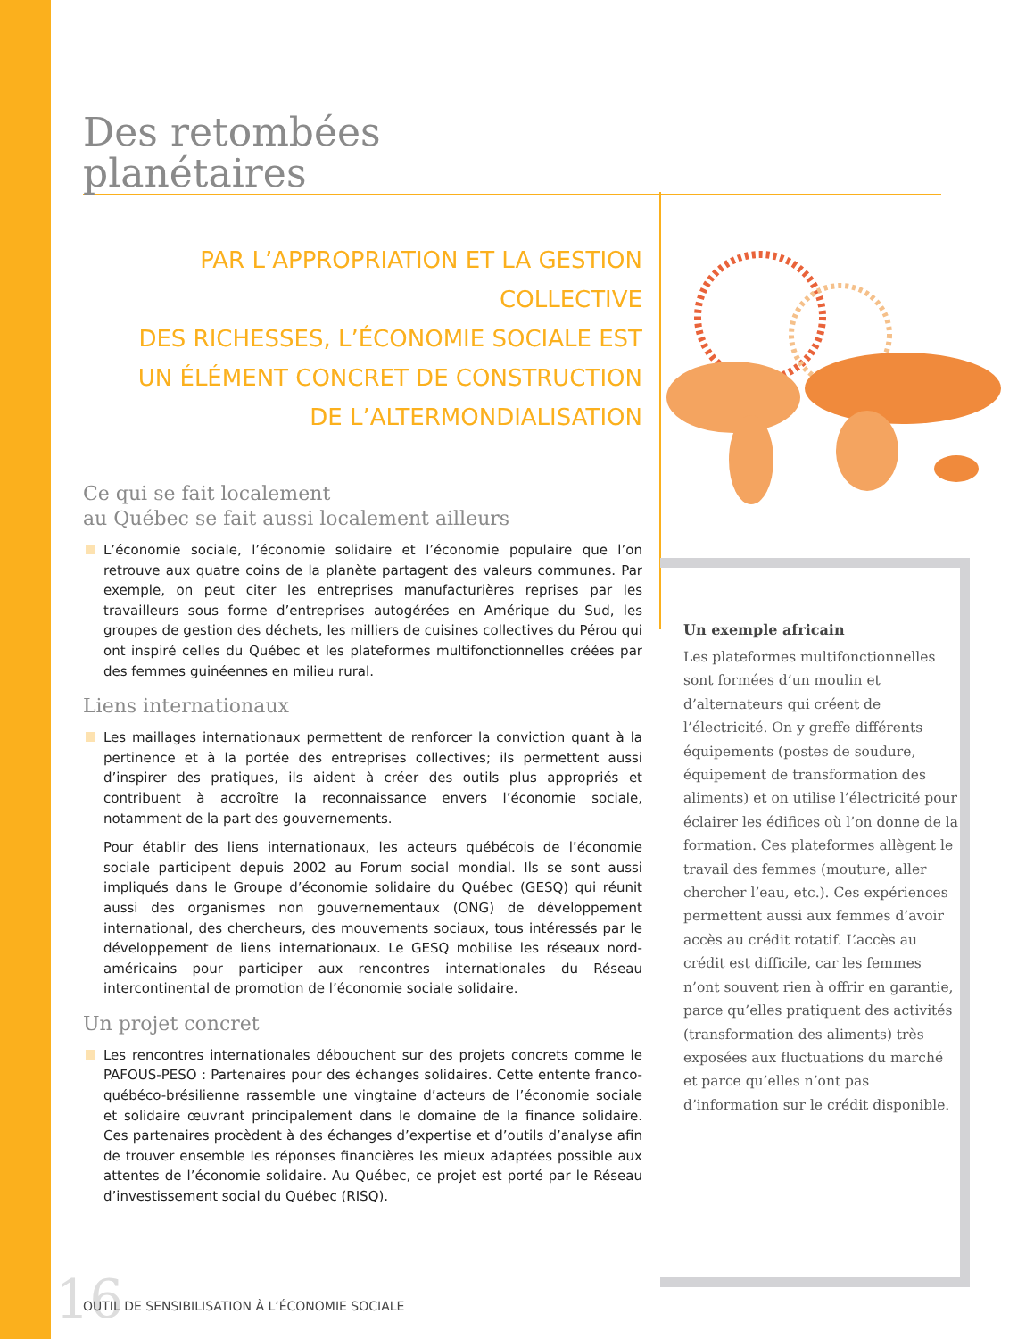Des retombées
planétaires
PAR L’APPROPRIATION ET LA GESTION COLLECTIVE
DES RICHESSES, L’ÉCONOMIE SOCIALE EST
UN ÉLÉMENT CONCRET DE CONSTRUCTION
DE L’ALTERMONDIALISATION
Ce qui se fait localement
au Québec se fait aussi localement ailleurs
L’économie sociale, l’économie solidaire et l’économie populaire que l’on retrouve aux quatre coins de la planète partagent des valeurs communes. Par exemple, on peut citer les entreprises manufacturières reprises par les travailleurs sous forme d’entreprises autogérées en Amérique du Sud, les groupes de gestion des déchets, les milliers de cuisines collectives du Pérou qui ont inspiré celles du Québec et les plateformes multifonctionnelles créées par des femmes guinéennes en milieu rural.
Liens internationaux
Les maillages internationaux permettent de renforcer la conviction quant à la pertinence et à la portée des entreprises collectives; ils permettent aussi d’inspirer des pratiques, ils aident à créer des outils plus appropriés et contribuent à accroître la reconnaissance envers l’économie sociale, notamment de la part des gouvernements.
Pour établir des liens internationaux, les acteurs québécois de l’économie sociale participent depuis 2002 au Forum social mondial. Ils se sont aussi impliqués dans le Groupe d’économie solidaire du Québec (GESQ) qui réunit aussi des organismes non gouvernementaux (ONG) de développement international, des chercheurs, des mouvements sociaux, tous intéressés par le développement de liens internationaux. Le GESQ mobilise les réseaux nord-américains pour participer aux rencontres internationales du Réseau intercontinental de promotion de l’économie sociale solidaire.
Un projet concret
Les rencontres internationales débouchent sur des projets concrets comme le PAFOUS-PESO : Partenaires pour des échanges solidaires. Cette entente franco-québéco-brésilienne rassemble une vingtaine d’acteurs de l’économie sociale et solidaire œuvrant principalement dans le domaine de la finance solidaire. Ces partenaires procèdent à des échanges d’expertise et d’outils d’analyse afin de trouver ensemble les réponses financières les mieux adaptées possible aux attentes de l’économie solidaire. Au Québec, ce projet est porté par le Réseau d’investissement social du Québec (RISQ).
Un exemple africain
Les plateformes multifonctionnelles sont formées d’un moulin et d’alternateurs qui créent de l’électricité. On y greffe différents équipements (postes de soudure, équipement de transformation des aliments) et on utilise l’électricité pour éclairer les édifices où l’on donne de la formation. Ces plateformes allègent le travail des femmes (mouture, aller chercher l’eau, etc.). Ces expériences permettent aussi aux femmes d’avoir accès au crédit rotatif. L’accès au crédit est difficile, car les femmes n’ont souvent rien à offrir en garantie, parce qu’elles pratiquent des activités (transformation des aliments) très exposées aux fluctuations du marché et parce qu’elles n’ont pas d’information sur le crédit disponible.
16
OUTIL DE SENSIBILISATION À L’ÉCONOMIE SOCIALE